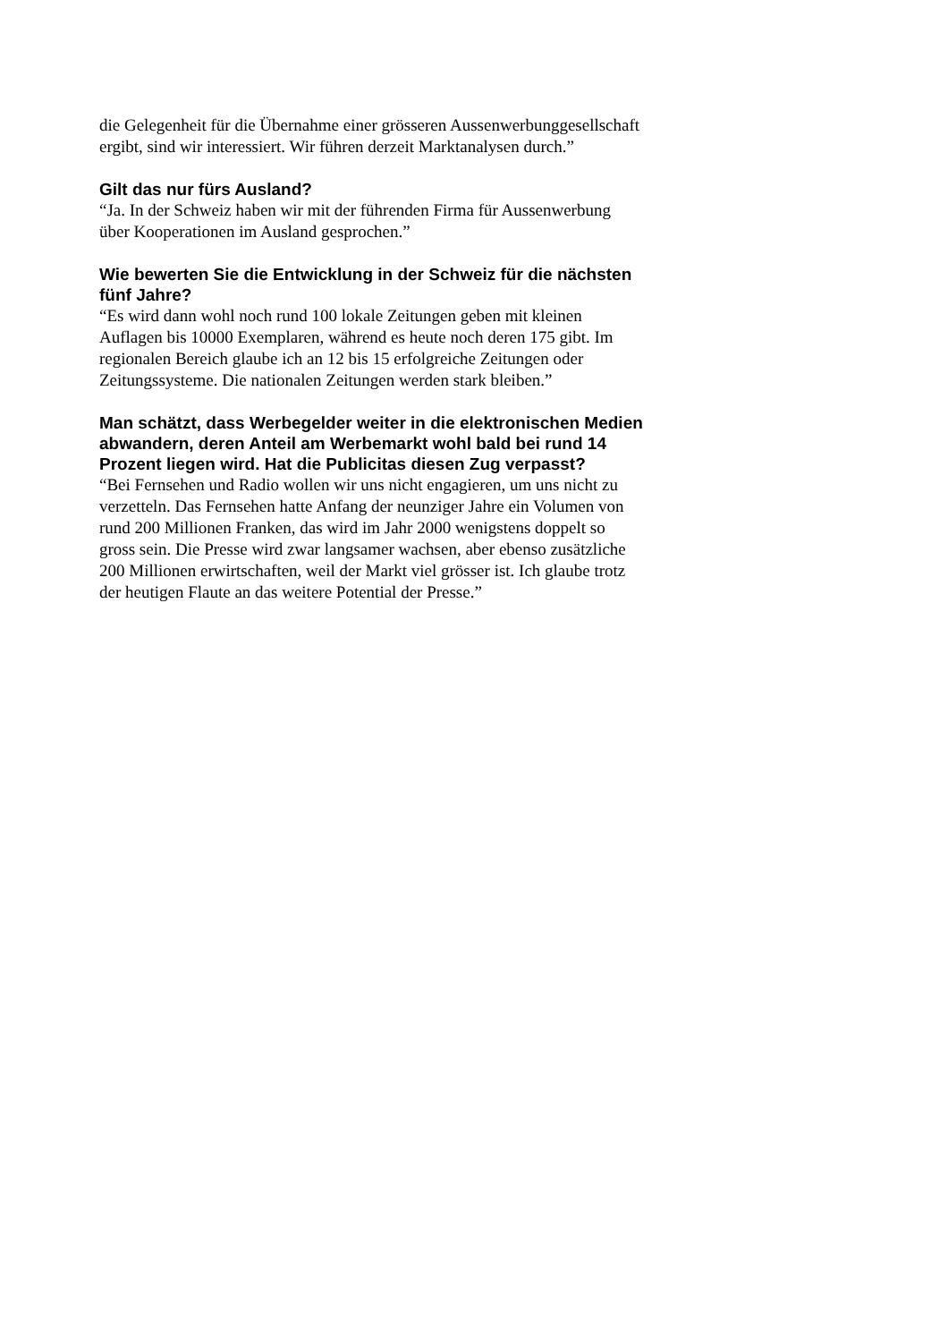die Gelegenheit für die Übernahme einer grösseren Aussenwerbung­gesellschaft ergibt, sind wir interessiert. Wir führen derzeit Marktanalysen durch.”
Gilt das nur fürs Ausland?
“Ja. In der Schweiz haben wir mit der führenden Firma für Aussenwerbung über Kooperationen im Ausland gesprochen.”
Wie bewerten Sie die Entwicklung in der Schweiz für die nächsten fünf Jahre?
“Es wird dann wohl noch rund 100 lokale Zeitungen geben mit kleinen Auflagen bis 10000 Exemplaren, während es heute noch deren 175 gibt. Im regionalen Bereich glaube ich an 12 bis 15 erfolgreiche Zeitungen oder Zeitungssysteme. Die nationalen Zeitungen werden stark bleiben.”
Man schätzt, dass Werbegelder weiter in die elektronischen Medien abwandern, deren Anteil am Werbemarkt wohl bald bei rund 14 Prozent liegen wird. Hat die Publicitas diesen Zug verpasst?
“Bei Fernsehen und Radio wollen wir uns nicht engagieren, um uns nicht zu verzetteln. Das Fernsehen hatte Anfang der neunziger Jahre ein Volumen von rund 200 Millionen Franken, das wird im Jahr 2000 wenigstens doppelt so gross sein. Die Presse wird zwar langsamer wachsen, aber ebenso zusätzliche 200 Millionen erwirtschaften, weil der Markt viel grösser ist. Ich glaube trotz der heutigen Flaute an das weitere Potential der Presse.”